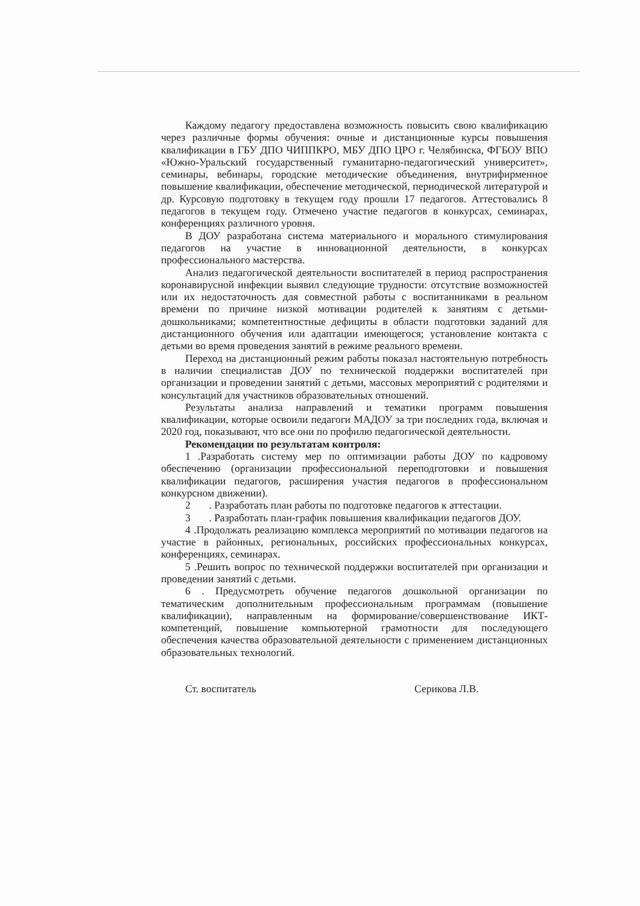Каждому педагогу предоставлена возможность повысить свою квалификацию через различные формы обучения: очные и дистанционные курсы повышения квалификации в ГБУ ДПО ЧИППКРО, МБУ ДПО ЦРО г. Челябинска, ФГБОУ ВПО «Южно-Уральский государственный гуманитарно-педагогический университет», семинары, вебинары, городские методические объединения, внутрифирменное повышение квалификации, обеспечение методической, периодической литературой и др. Курсовую подготовку в текущем году прошли 17 педагогов. Аттестовались 8 педагогов в текущем году. Отмечено участие педагогов в конкурсах, семинарах, конференциях различного уровня.
В ДОУ разработана система материального и морального стимулирования педагогов на участие в инновационной деятельности, в конкурсах профессионального мастерства.
Анализ педагогической деятельности воспитателей в период распространения коронавирусной инфекции выявил следующие трудности: отсутствие возможностей или их недостаточность для совместной работы с воспитанниками в реальном времени по причине низкой мотивации родителей к занятиям с детьми-дошкольниками; компетентностные дефициты в области подготовки заданий для дистанционного обучения или адаптации имеющегося; установление контакта с детьми во время проведения занятий в режиме реального времени.
Переход на дистанционный режим работы показал настоятельную потребность в наличии специалистав ДОУ по технической поддержки воспитателей при организации и проведении занятий с детьми, массовых мероприятий с родителями и консультаций для участников образовательных отношений.
Результаты анализа направлений и тематики программ повышения квалификации, которые освоили педагоги МАДОУ за три последних года, включая и 2020 год, показывают, что все они по профилю педагогической деятельности.
Рекомендации по результатам контроля:
1 .Разработать систему мер по оптимизации работы ДОУ по кадровому обеспечению (организации профессиональной переподготовки и повышения квалификации педагогов, расширения участия педагогов в профессиональном конкурсном движении).
2 . Разработать план работы по подготовке педагогов к аттестации.
3 . Разработать план-график повышения квалификации педагогов ДОУ.
4 .Продолжать реализацию комплекса мероприятий по мотивации педагогов на участие в районных, региональных, российских профессиональных конкурсах, конференциях, семинарах.
5 .Решить вопрос по технической поддержки воспитателей при организации и проведении занятий с детьми.
6 . Предусмотреть обучение педагогов дошкольной организации по тематическим дополнительным профессиональным программам (повышение квалификации), направленным на формирование/совершенствование ИКТ-компетенций, повышение компьютерной грамотности для последующего обеспечения качества образовательной деятельности с применением дистанционных образовательных технологий.
Ст. воспитатель Серикова Л.В.